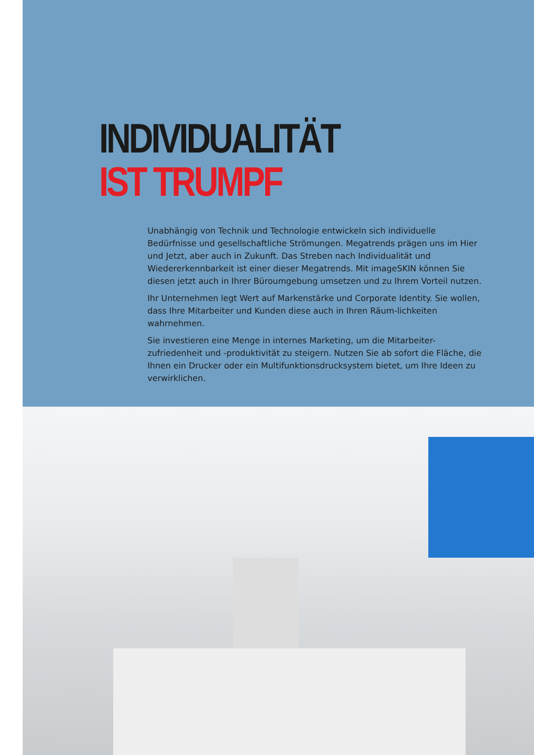INDIVIDUALITÄT
IST TRUMPF
Unabhängig von Technik und Technologie entwickeln sich individuelle Bedürfnisse und gesellschaftliche Strömungen. Megatrends prägen uns im Hier und Jetzt, aber auch in Zukunft. Das Streben nach Individualität und Wiedererkennbarkeit ist einer dieser Megatrends. Mit imageSKIN können Sie diesen jetzt auch in Ihrer Büroumgebung umsetzen und zu Ihrem Vorteil nutzen.
Ihr Unternehmen legt Wert auf Markenstärke und Corporate Identity. Sie wollen, dass Ihre Mitarbeiter und Kunden diese auch in Ihren Räum-lichkeiten wahrnehmen.
Sie investieren eine Menge in internes Marketing, um die Mitarbeiter-zufriedenheit und -produktivität zu steigern. Nutzen Sie ab sofort die Fläche, die Ihnen ein Drucker oder ein Multifunktionsdrucksystem bietet, um Ihre Ideen zu verwirklichen.